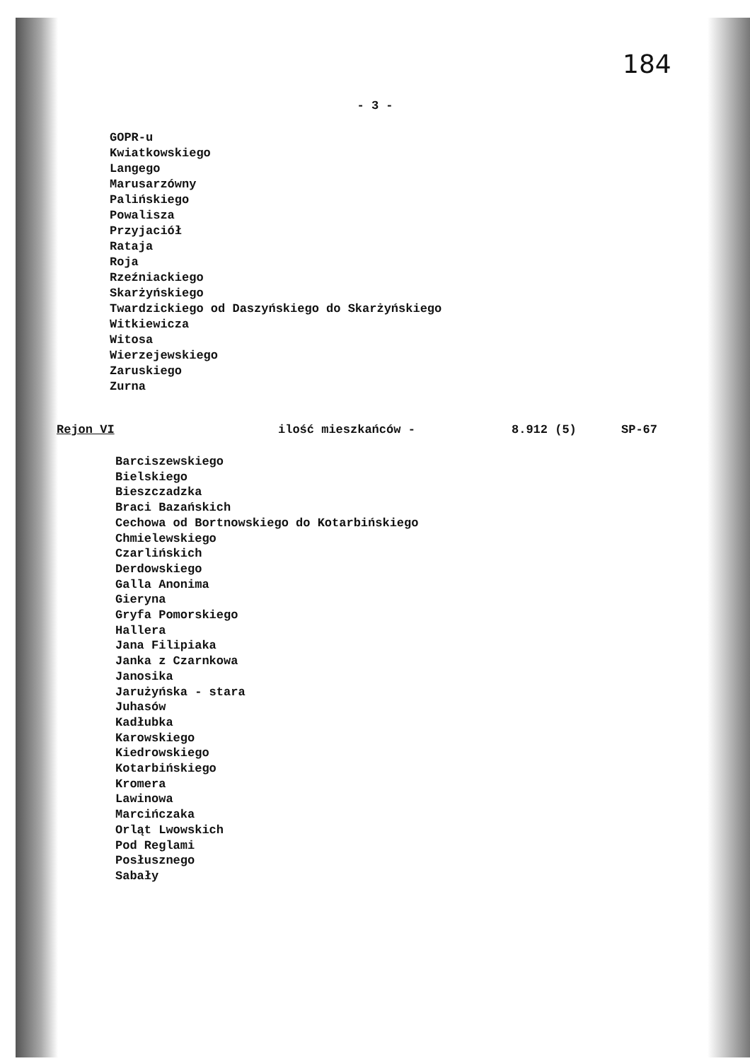184
- 3 -
GOPR-u
Kwiatkowskiego
Langego
Marusarzówny
Palińskiego
Powalisza
Przyjaciół
Rataja
Roja
Rzeźniackiego
Skarżyńskiego
Twardzickiego od Daszyńskiego do Skarżyńskiego
Witkiewicza
Witosa
Wierzejewskiego
Zaruskiego
Zurna
Rejon VI ilość mieszkańców - 8.912 (5) SP-67
Barciszewskiego
Bielskiego
Bieszczadzka
Braci Bazańskich
Cechowa od Bortnowskiego do Kotarbińskiego
Chmielewskiego
Czarlińskich
Derdowskiego
Galla Anonima
Gieryna
Gryfa Pomorskiego
Hallera
Jana Filipiaka
Janka z Czarnkowa
Janosika
Jarużyńska - stara
Juhasów
Kadłubka
Karowskiego
Kiedrowskiego
Kotarbińskiego
Kromera
Lawinowa
Marcińczaka
Orląt Lwowskich
Pod Reglami
Posłusznego
Sabały